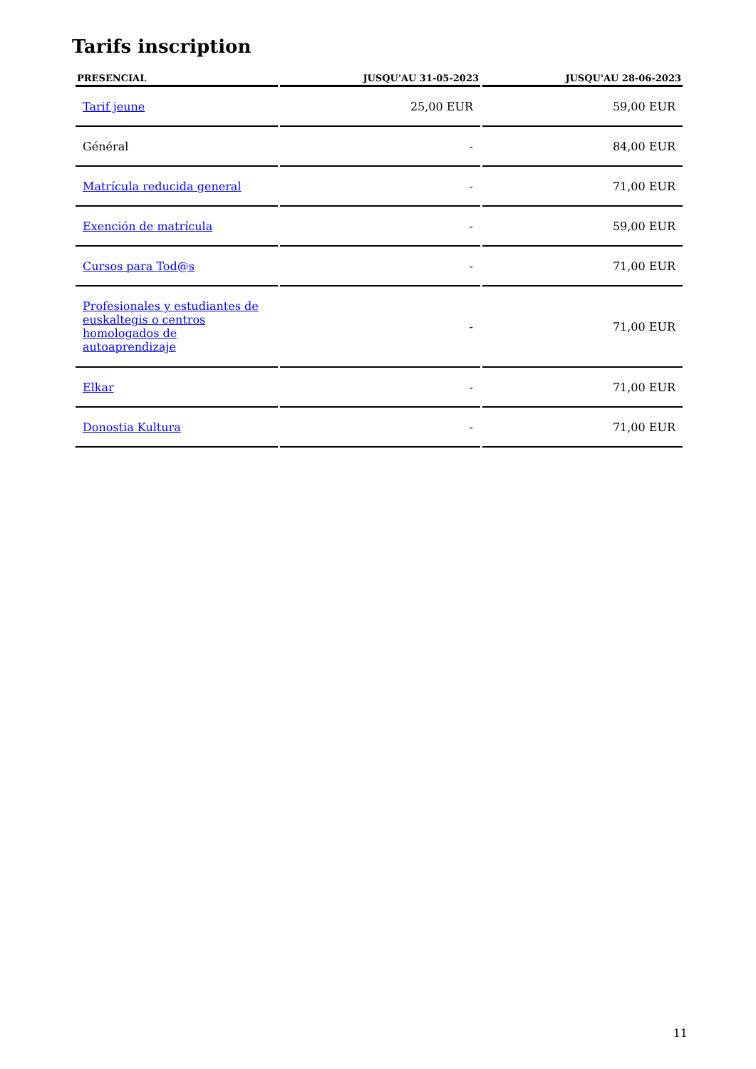Tarifs inscription
| PRESENCIAL | JUSQU'AU 31-05-2023 | JUSQU'AU 28-06-2023 |
| --- | --- | --- |
| Tarif jeune | 25,00 EUR | 59,00 EUR |
| Général | - | 84,00 EUR |
| Matrícula reducida general | - | 71,00 EUR |
| Exención de matrícula | - | 59,00 EUR |
| Cursos para Tod@s | - | 71,00 EUR |
| Profesionales y estudiantes de euskaltegis o centros homologados de autoaprendizaje | - | 71,00 EUR |
| Elkar | - | 71,00 EUR |
| Donostia Kultura | - | 71,00 EUR |
11